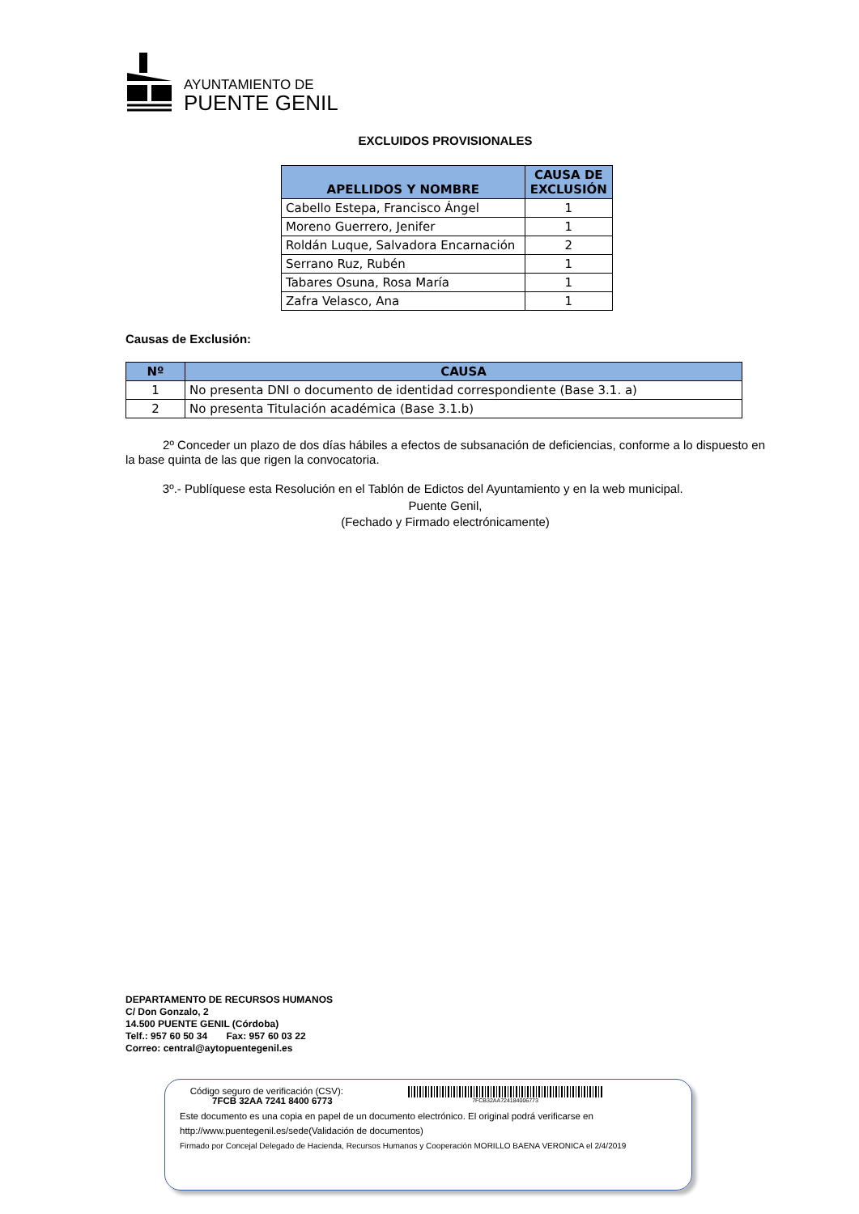AYUNTAMIENTO DE
PUENTE GENIL
EXCLUIDOS PROVISIONALES
| APELLIDOS Y NOMBRE | CAUSA DE EXCLUSIÓN |
| --- | --- |
| Cabello Estepa, Francisco Ángel | 1 |
| Moreno Guerrero, Jenifer | 1 |
| Roldán Luque, Salvadora Encarnación | 2 |
| Serrano Ruz, Rubén | 1 |
| Tabares Osuna, Rosa María | 1 |
| Zafra Velasco, Ana | 1 |
Causas de Exclusión:
| Nº | CAUSA |
| --- | --- |
| 1 | No presenta DNI o documento de identidad correspondiente (Base 3.1. a) |
| 2 | No presenta Titulación académica (Base 3.1.b) |
2º Conceder un plazo de dos días hábiles a efectos de subsanación de deficiencias, conforme a lo dispuesto en la base quinta de las que rigen la convocatoria.
3º.- Publíquese esta Resolución en el Tablón de Edictos del Ayuntamiento y en la web municipal.
Puente Genil,
(Fechado y Firmado electrónicamente)
DEPARTAMENTO DE RECURSOS HUMANOS
C/ Don Gonzalo, 2
14.500 PUENTE GENIL (Córdoba)
Telf.: 957 60 50 34 Fax: 957 60 03 22
Correo: central@aytopuentegenil.es
Código seguro de verificación (CSV):
7FCB 32AA 7241 8400 6773
7FCB32AA724184006773
Este documento es una copia en papel de un documento electrónico. El original podrá verificarse en
http://www.puentegenil.es/sede(Validación de documentos)
Firmado por Concejal Delegado de Hacienda, Recursos Humanos y Cooperación MORILLO BAENA VERONICA el 2/4/2019